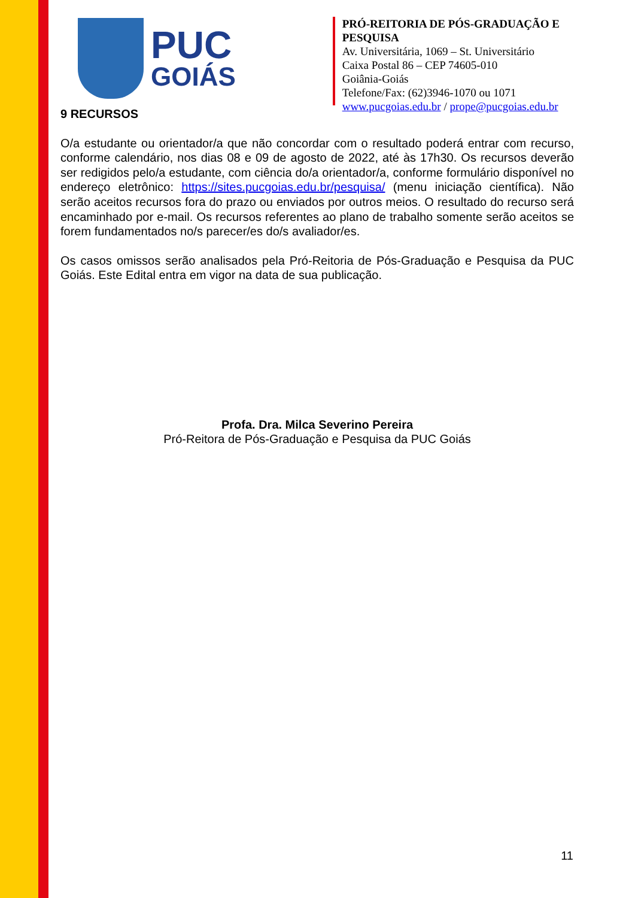PUC
GOIÁS
PRÓ-REITORIA DE PÓS-GRADUAÇÃO E PESQUISA
Av. Universitária, 1069 – St. Universitário
Caixa Postal 86 – CEP 74605-010
Goiânia-Goiás
Telefone/Fax: (62)3946-1070 ou 1071
www.pucgoias.edu.br / prope@pucgoias.edu.br
9 RECURSOS
O/a estudante ou orientador/a que não concordar com o resultado poderá entrar com recurso, conforme calendário, nos dias 08 e 09 de agosto de 2022, até às 17h30. Os recursos deverão ser redigidos pelo/a estudante, com ciência do/a orientador/a, conforme formulário disponível no endereço eletrônico: https://sites.pucgoias.edu.br/pesquisa/ (menu iniciação científica). Não serão aceitos recursos fora do prazo ou enviados por outros meios. O resultado do recurso será encaminhado por e-mail. Os recursos referentes ao plano de trabalho somente serão aceitos se forem fundamentados no/s parecer/es do/s avaliador/es.
Os casos omissos serão analisados pela Pró-Reitoria de Pós-Graduação e Pesquisa da PUC Goiás. Este Edital entra em vigor na data de sua publicação.
Profa. Dra. Milca Severino Pereira
Pró-Reitora de Pós-Graduação e Pesquisa da PUC Goiás
11